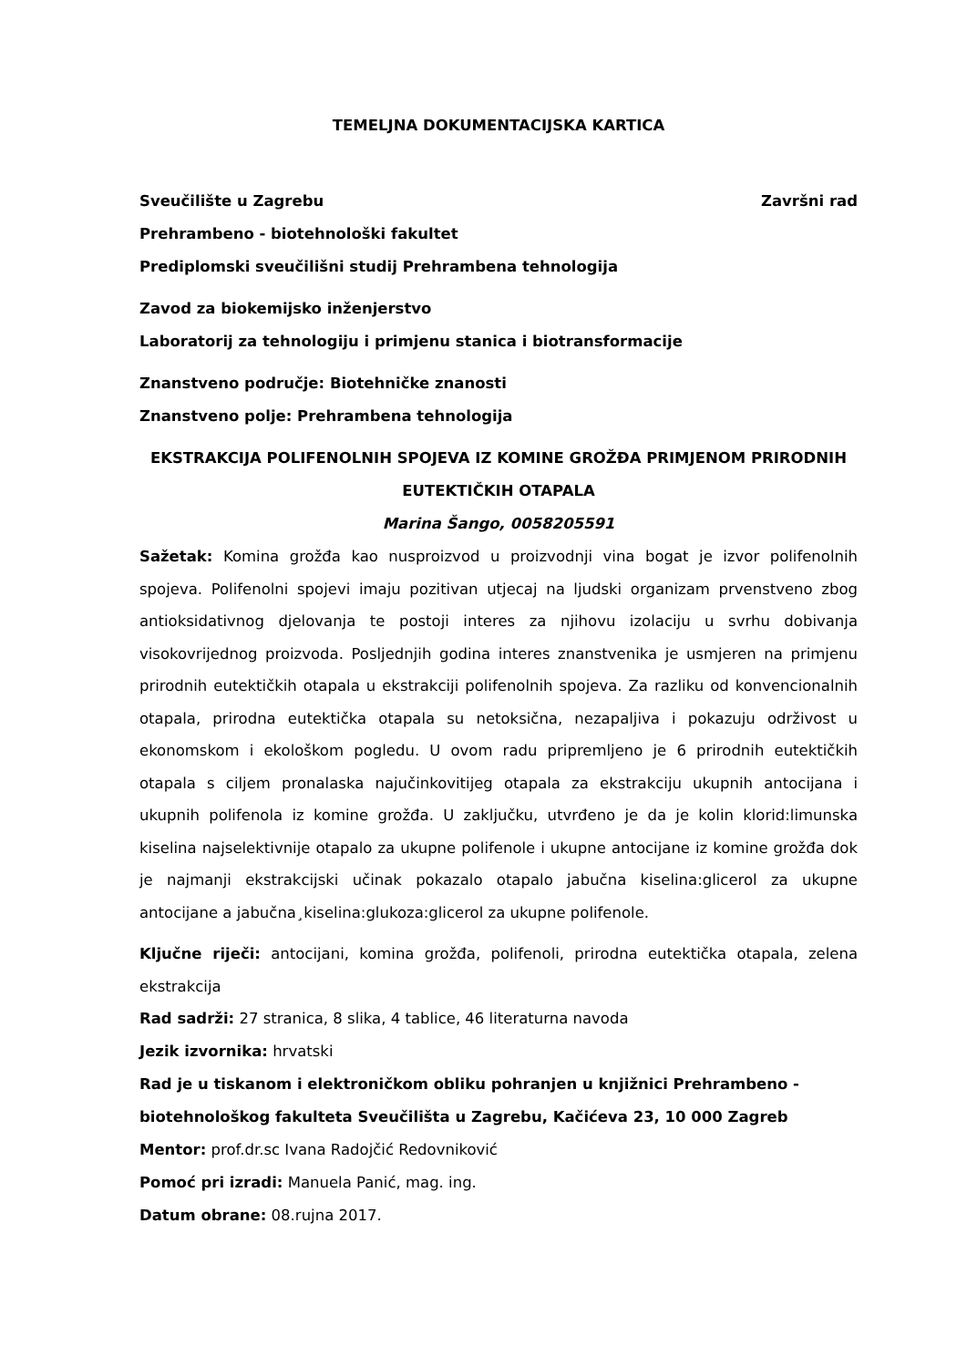TEMELJNA DOKUMENTACIJSKA KARTICA
Sveučilište u Zagrebu Završni rad
Prehrambeno - biotehnološki fakultet
Prediplomski sveučilišni studij Prehrambena tehnologija
Zavod za biokemijsko inženjerstvo
Laboratorij za tehnologiju i primjenu stanica i biotransformacije
Znanstveno područje: Biotehničke znanosti
Znanstveno polje: Prehrambena tehnologija
EKSTRAKCIJA POLIFENOLNIH SPOJEVA IZ KOMINE GROŽĐA PRIMJENOM PRIRODNIH EUTEKTIČKIH OTAPALA
Marina Šango, 0058205591
Sažetak: Komina grožđa kao nusproizvod u proizvodnji vina bogat je izvor polifenolnih spojeva. Polifenolni spojevi imaju pozitivan utjecaj na ljudski organizam prvenstveno zbog antioksidativnog djelovanja te postoji interes za njihovu izolaciju u svrhu dobivanja visokovrijednog proizvoda. Posljednjih godina interes znanstvenika je usmjeren na primjenu prirodnih eutektičkih otapala u ekstrakciji polifenolnih spojeva. Za razliku od konvencionalnih otapala, prirodna eutektička otapala su netoksična, nezapaljiva i pokazuju održivost u ekonomskom i ekološkom pogledu. U ovom radu pripremljeno je 6 prirodnih eutektičkih otapala s ciljem pronalaska najučinkovitijeg otapala za ekstrakciju ukupnih antocijana i ukupnih polifenola iz komine grožđa. U zaključku, utvrđeno je da je kolin klorid:limunska kiselina najselektivnije otapalo za ukupne polifenole i ukupne antocijane iz komine grožđa dok je najmanji ekstrakcijski učinak pokazalo otapalo jabučna kiselina:glicerol za ukupne antocijane a jabučna¸kiselina:glukoza:glicerol za ukupne polifenole.
Ključne riječi: antocijani, komina grožđa, polifenoli, prirodna eutektička otapala, zelena ekstrakcija
Rad sadrži: 27 stranica, 8 slika, 4 tablice, 46 literaturna navoda
Jezik izvornika: hrvatski
Rad je u tiskanom i elektroničkom obliku pohranjen u knjižnici Prehrambeno - biotehnološkog fakulteta Sveučilišta u Zagrebu, Kačićeva 23, 10 000 Zagreb
Mentor: prof.dr.sc Ivana Radojčić Redovniković
Pomoć pri izradi: Manuela Panić, mag. ing.
Datum obrane: 08.rujna 2017.